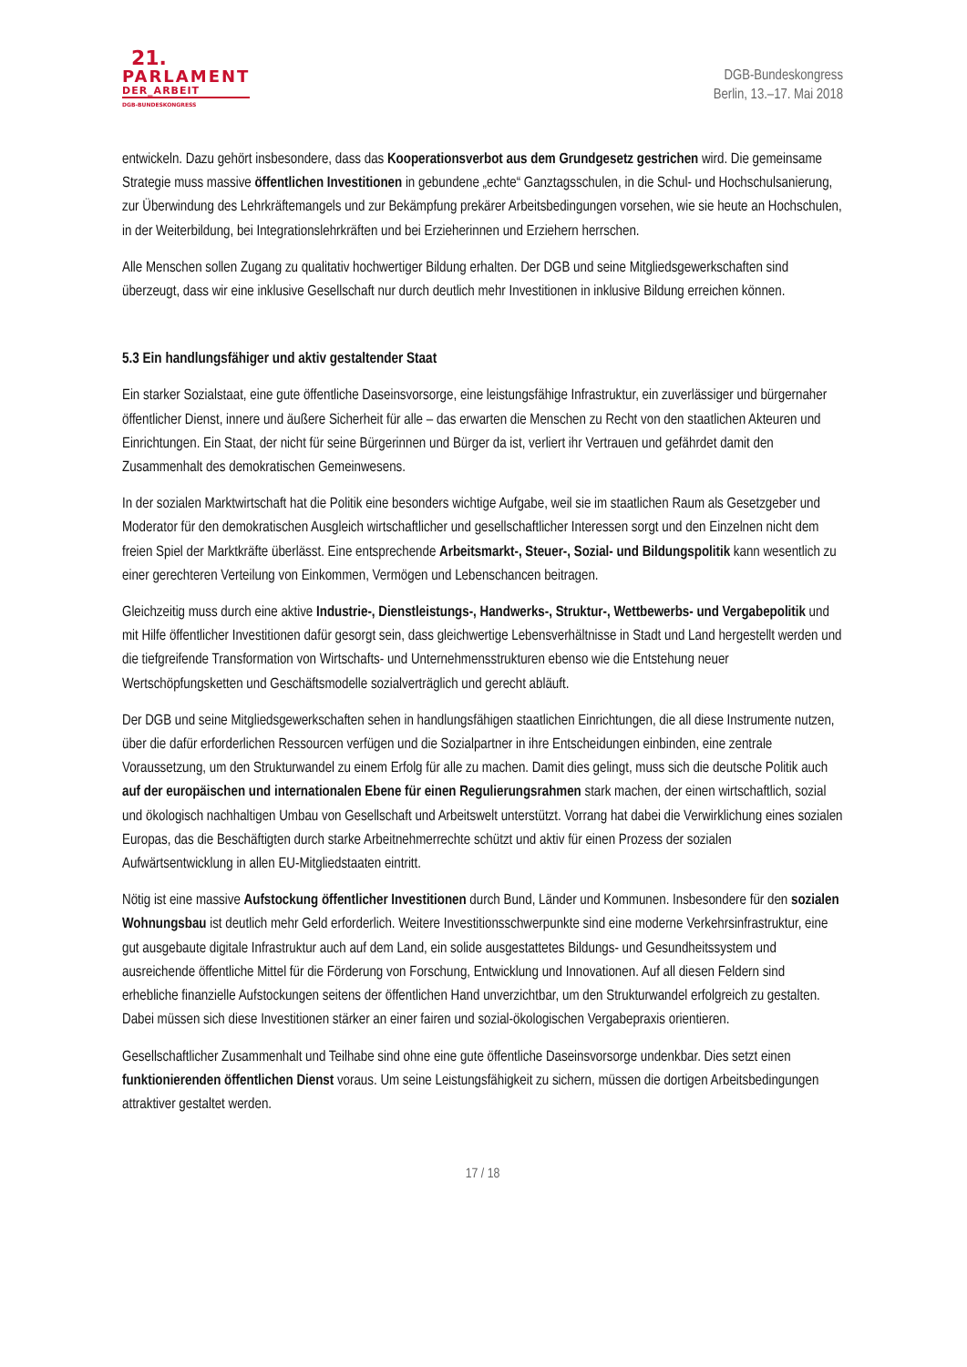21.
PARLAMENT
DER_ARBEIT
DGB-BUNDESKONGRESS
DGB-Bundeskongress
Berlin, 13.–17. Mai 2018
entwickeln. Dazu gehört insbesondere, dass das Kooperationsverbot aus dem Grundgesetz gestrichen wird. Die gemeinsame Strategie muss massive öffentlichen Investitionen in gebundene „echte“ Ganztagsschulen, in die Schul- und Hochschulsanierung, zur Überwindung des Lehrkräftemangels und zur Bekämpfung prekärer Arbeitsbedingungen vorsehen, wie sie heute an Hochschulen, in der Weiterbildung, bei Integrationslehrkräften und bei Erzieherinnen und Erziehern herrschen.
Alle Menschen sollen Zugang zu qualitativ hochwertiger Bildung erhalten. Der DGB und seine Mitgliedsgewerkschaften sind überzeugt, dass wir eine inklusive Gesellschaft nur durch deutlich mehr Investitionen in inklusive Bildung erreichen können.
5.3 Ein handlungsfähiger und aktiv gestaltender Staat
Ein starker Sozialstaat, eine gute öffentliche Daseinsvorsorge, eine leistungsfähige Infrastruktur, ein zuverlässiger und bürgernaher öffentlicher Dienst, innere und äußere Sicherheit für alle – das erwarten die Menschen zu Recht von den staatlichen Akteuren und Einrichtungen. Ein Staat, der nicht für seine Bürgerinnen und Bürger da ist, verliert ihr Vertrauen und gefährdet damit den Zusammenhalt des demokratischen Gemeinwesens.
In der sozialen Marktwirtschaft hat die Politik eine besonders wichtige Aufgabe, weil sie im staatlichen Raum als Gesetzgeber und Moderator für den demokratischen Ausgleich wirtschaftlicher und gesellschaftlicher Interessen sorgt und den Einzelnen nicht dem freien Spiel der Marktkräfte überlässt. Eine entsprechende Arbeitsmarkt-, Steuer-, Sozial- und Bildungspolitik kann wesentlich zu einer gerechteren Verteilung von Einkommen, Vermögen und Lebenschancen beitragen.
Gleichzeitig muss durch eine aktive Industrie-, Dienstleistungs-, Handwerks-, Struktur-, Wettbewerbs- und Vergabepolitik und mit Hilfe öffentlicher Investitionen dafür gesorgt sein, dass gleichwertige Lebensverhältnisse in Stadt und Land hergestellt werden und die tiefgreifende Transformation von Wirtschafts- und Unternehmensstrukturen ebenso wie die Entstehung neuer Wertschöpfungsketten und Geschäftsmodelle sozialverträglich und gerecht abläuft.
Der DGB und seine Mitgliedsgewerkschaften sehen in handlungsfähigen staatlichen Einrichtungen, die all diese Instrumente nutzen, über die dafür erforderlichen Ressourcen verfügen und die Sozialpartner in ihre Entscheidungen einbinden, eine zentrale Voraussetzung, um den Strukturwandel zu einem Erfolg für alle zu machen. Damit dies gelingt, muss sich die deutsche Politik auch auf der europäischen und internationalen Ebene für einen Regulierungsrahmen stark machen, der einen wirtschaftlich, sozial und ökologisch nachhaltigen Umbau von Gesellschaft und Arbeitswelt unterstützt. Vorrang hat dabei die Verwirklichung eines sozialen Europas, das die Beschäftigten durch starke Arbeitnehmerrechte schützt und aktiv für einen Prozess der sozialen Aufwärtsentwicklung in allen EU-Mitgliedstaaten eintritt.
Nötig ist eine massive Aufstockung öffentlicher Investitionen durch Bund, Länder und Kommunen. Insbesondere für den sozialen Wohnungsbau ist deutlich mehr Geld erforderlich. Weitere Investitionsschwerpunkte sind eine moderne Verkehrsinfrastruktur, eine gut ausgebaute digitale Infrastruktur auch auf dem Land, ein solide ausgestattetes Bildungs- und Gesundheitssystem und ausreichende öffentliche Mittel für die Förderung von Forschung, Entwicklung und Innovationen. Auf all diesen Feldern sind erhebliche finanzielle Aufstockungen seitens der öffentlichen Hand unverzichtbar, um den Strukturwandel erfolgreich zu gestalten. Dabei müssen sich diese Investitionen stärker an einer fairen und sozial-ökologischen Vergabepraxis orientieren.
Gesellschaftlicher Zusammenhalt und Teilhabe sind ohne eine gute öffentliche Daseinsvorsorge undenkbar. Dies setzt einen funktionierenden öffentlichen Dienst voraus. Um seine Leistungsfähigkeit zu sichern, müssen die dortigen Arbeitsbedingungen attraktiver gestaltet werden.
17 / 18